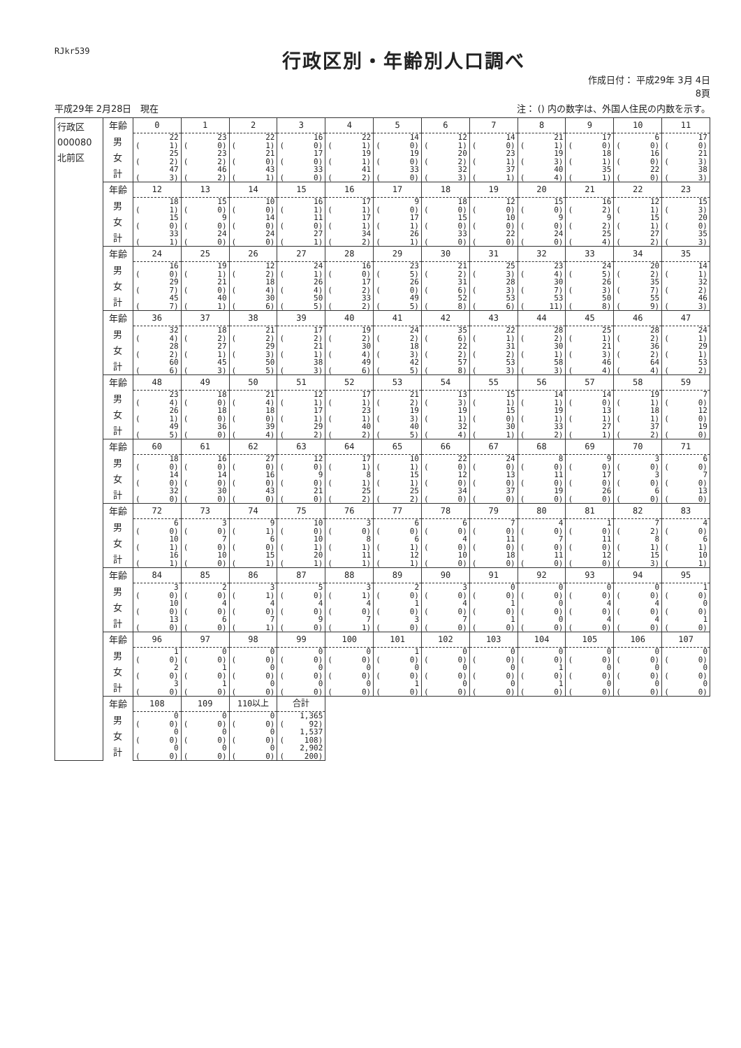RJkr539
行政区別・年齢別人口調べ
作成日付： 平成29年 3月 4日
8頁
平成29年 2月28日　現在 注： () 内の数字は、外国人住民の内数を示す。
| 行政区 000080 北前区 | 年齢 | 0 | 1 | 2 | 3 | 4 | 5 | 6 | 7 | 8 | 9 | 10 | 11 |
| | 男 | 22 | 23 | 22 | 16 | 22 | 14 | 12 | 14 | 21 | 17 | 6 | 17 |
| | | ( 1) | ( 0) | ( 1) | ( 0) | ( 1) | ( 0) | ( 1) | ( 0) | ( 1) | ( 0) | ( 0) | ( 0) |
| | 女 | 25 | 23 | 21 | 17 | 19 | 19 | 20 | 23 | 19 | 18 | 16 | 21 |
| | | ( 2) | ( 2) | ( 0) | ( 0) | ( 1) | ( 0) | ( 2) | ( 1) | ( 3) | ( 1) | ( 0) | ( 3) |
| | 計 | 47 | 46 | 43 | 33 | 41 | 33 | 32 | 37 | 40 | 35 | 22 | 38 |
| | | ( 3) | ( 2) | ( 1) | ( 0) | ( 2) | ( 0) | ( 3) | ( 1) | ( 4) | ( 1) | ( 0) | ( 3) |
| | 年齢 | 12 | 13 | 14 | 15 | 16 | 17 | 18 | 19 | 20 | 21 | 22 | 23 |
| | 男 | 18 | 15 | 10 | 16 | 17 | 9 | 18 | 12 | 15 | 16 | 12 | 15 |
| | | ( 1) | ( 0) | ( 0) | ( 1) | ( 1) | ( 0) | ( 0) | ( 0) | ( 0) | ( 2) | ( 1) | ( 3) |
| | 女 | 15 | 9 | 14 | 11 | 17 | 17 | 15 | 10 | 9 | 9 | 15 | 20 |
| | | ( 0) | ( 0) | ( 0) | ( 0) | ( 1) | ( 1) | ( 0) | ( 0) | ( 0) | ( 2) | ( 1) | ( 0) |
| | 計 | 33 | 24 | 24 | 27 | 34 | 26 | 33 | 22 | 24 | 25 | 27 | 35 |
| | | ( 1) | ( 0) | ( 0) | ( 1) | ( 2) | ( 1) | ( 0) | ( 0) | ( 0) | ( 4) | ( 2) | ( 3) |
| | 年齢 | 24 | 25 | 26 | 27 | 28 | 29 | 30 | 31 | 32 | 33 | 34 | 35 |
| | 男 | 16 | 19 | 12 | 24 | 16 | 23 | 21 | 25 | 23 | 24 | 20 | 14 |
| | | ( 0) | ( 1) | ( 2) | ( 1) | ( 0) | ( 5) | ( 2) | ( 3) | ( 4) | ( 5) | ( 2) | ( 1) |
| | 女 | 29 | 21 | 18 | 26 | 17 | 26 | 31 | 28 | 30 | 26 | 35 | 32 |
| | | ( 7) | ( 0) | ( 4) | ( 4) | ( 2) | ( 0) | ( 6) | ( 3) | ( 7) | ( 3) | ( 7) | ( 2) |
| | 計 | 45 | 40 | 30 | 50 | 33 | 49 | 52 | 53 | 53 | 50 | 55 | 46 |
| | | ( 7) | ( 1) | ( 6) | ( 5) | ( 2) | ( 5) | ( 8) | ( 6) | ( 11) | ( 8) | ( 9) | ( 3) |
| | 年齢 | 36 | 37 | 38 | 39 | 40 | 41 | 42 | 43 | 44 | 45 | 46 | 47 |
| | 男 | 32 | 18 | 21 | 17 | 19 | 24 | 35 | 22 | 28 | 25 | 28 | 24 |
| | | ( 4) | ( 2) | ( 2) | ( 2) | ( 2) | ( 2) | ( 6) | ( 1) | ( 2) | ( 1) | ( 2) | ( 1) |
| | 女 | 28 | 27 | 29 | 21 | 30 | 18 | 22 | 31 | 30 | 21 | 36 | 29 |
| | | ( 2) | ( 1) | ( 3) | ( 1) | ( 4) | ( 3) | ( 2) | ( 2) | ( 1) | ( 3) | ( 2) | ( 1) |
| | 計 | 60 | 45 | 50 | 38 | 49 | 42 | 57 | 53 | 58 | 46 | 64 | 53 |
| | | ( 6) | ( 3) | ( 5) | ( 3) | ( 6) | ( 5) | ( 8) | ( 3) | ( 3) | ( 4) | ( 4) | ( 2) |
| | 年齢 | 48 | 49 | 50 | 51 | 52 | 53 | 54 | 55 | 56 | 57 | 58 | 59 |
| | 男 | 23 | 18 | 21 | 12 | 17 | 21 | 13 | 15 | 14 | 14 | 19 | 7 |
| | | ( 4) | ( 0) | ( 4) | ( 1) | ( 1) | ( 2) | ( 3) | ( 1) | ( 1) | ( 0) | ( 1) | ( 0) |
| | 女 | 26 | 18 | 18 | 17 | 23 | 19 | 19 | 15 | 19 | 13 | 18 | 12 |
| | | ( 1) | ( 0) | ( 0) | ( 1) | ( 1) | ( 3) | ( 1) | ( 0) | ( 1) | ( 1) | ( 1) | ( 0) |
| | 計 | 49 | 36 | 39 | 29 | 40 | 40 | 32 | 30 | 33 | 27 | 37 | 19 |
| | | ( 5) | ( 0) | ( 4) | ( 2) | ( 2) | ( 5) | ( 4) | ( 1) | ( 2) | ( 1) | ( 2) | ( 0) |
| | 年齢 | 60 | 61 | 62 | 63 | 64 | 65 | 66 | 67 | 68 | 69 | 70 | 71 |
| | 男 | 18 | 16 | 27 | 12 | 17 | 10 | 22 | 24 | 8 | 9 | 3 | 6 |
| | | ( 0) | ( 0) | ( 0) | ( 0) | ( 1) | ( 1) | ( 0) | ( 0) | ( 0) | ( 0) | ( 0) | ( 0) |
| | 女 | 14 | 14 | 16 | 9 | 8 | 15 | 12 | 13 | 11 | 17 | 3 | 7 |
| | | ( 0) | ( 0) | ( 0) | ( 0) | ( 1) | ( 1) | ( 0) | ( 0) | ( 0) | ( 0) | ( 0) | ( 0) |
| | 計 | 32 | 30 | 43 | 21 | 25 | 25 | 34 | 37 | 19 | 26 | 6 | 13 |
| | | ( 0) | ( 0) | ( 0) | ( 0) | ( 2) | ( 2) | ( 0) | ( 0) | ( 0) | ( 0) | ( 0) | ( 0) |
| | 年齢 | 72 | 73 | 74 | 75 | 76 | 77 | 78 | 79 | 80 | 81 | 82 | 83 |
| | 男 | 6 | 3 | 9 | 10 | 3 | 6 | 6 | 7 | 4 | 1 | 7 | 4 |
| | | ( 0) | ( 0) | ( 1) | ( 0) | ( 0) | ( 0) | ( 0) | ( 0) | ( 0) | ( 0) | ( 2) | ( 0) |
| | 女 | 10 | 7 | 6 | 10 | 8 | 6 | 4 | 11 | 7 | 11 | 8 | 6 |
| | | ( 1) | ( 0) | ( 0) | ( 1) | ( 1) | ( 1) | ( 0) | ( 0) | ( 0) | ( 0) | ( 1) | ( 1) |
| | 計 | 16 | 10 | 15 | 20 | 11 | 12 | 10 | 18 | 11 | 12 | 15 | 10 |
| | | ( 1) | ( 0) | ( 1) | ( 1) | ( 1) | ( 1) | ( 0) | ( 0) | ( 0) | ( 0) | ( 3) | ( 1) |
| | 年齢 | 84 | 85 | 86 | 87 | 88 | 89 | 90 | 91 | 92 | 93 | 94 | 95 |
| | 男 | 3 | 2 | 3 | 5 | 3 | 2 | 3 | 0 | 0 | 0 | 0 | 1 |
| | | ( 0) | ( 0) | ( 1) | ( 0) | ( 1) | ( 0) | ( 0) | ( 0) | ( 0) | ( 0) | ( 0) | ( 0) |
| | 女 | 10 | 4 | 4 | 4 | 4 | 1 | 4 | 1 | 0 | 4 | 4 | 0 |
| | | ( 0) | ( 0) | ( 0) | ( 0) | ( 0) | ( 0) | ( 0) | ( 0) | ( 0) | ( 0) | ( 0) | ( 0) |
| | 計 | 13 | 6 | 7 | 9 | 7 | 3 | 7 | 1 | 0 | 4 | 4 | 1 |
| | | ( 0) | ( 0) | ( 1) | ( 0) | ( 1) | ( 0) | ( 0) | ( 0) | ( 0) | ( 0) | ( 0) | ( 0) |
| | 年齢 | 96 | 97 | 98 | 99 | 100 | 101 | 102 | 103 | 104 | 105 | 106 | 107 |
| | 男 | 1 | 0 | 0 | 0 | 0 | 1 | 0 | 0 | 0 | 0 | 0 | 0 |
| | | ( 0) | ( 0) | ( 0) | ( 0) | ( 0) | ( 0) | ( 0) | ( 0) | ( 0) | ( 0) | ( 0) | ( 0) |
| | 女 | 2 | 1 | 0 | 0 | 0 | 0 | 0 | 0 | 1 | 0 | 0 | 0 |
| | | ( 0) | ( 0) | ( 0) | ( 0) | ( 0) | ( 0) | ( 0) | ( 0) | ( 0) | ( 0) | ( 0) | ( 0) |
| | 計 | 3 | 1 | 0 | 0 | 0 | 1 | 0 | 0 | 1 | 0 | 0 | 0 |
| | | ( 0) | ( 0) | ( 0) | ( 0) | ( 0) | ( 0) | ( 0) | ( 0) | ( 0) | ( 0) | ( 0) | ( 0) |
| | 年齢 | 108 | 109 | 110以上 | 合計 | | | | | | | | |
| | 男 | 0 | 0 | 0 | 1,365 | | | | | | | | |
| | | ( 0) | ( 0) | ( 0) | ( 92) | | | | | | | | |
| | 女 | 0 | 0 | 0 | 1,537 | | | | | | | | |
| | | ( 0) | ( 0) | ( 0) | ( 108) | | | | | | | | |
| | 計 | 0 | 0 | 0 | 2,902 | | | | | | | | |
| | | ( 0) | ( 0) | ( 0) | ( 200) | | | | | | | | |